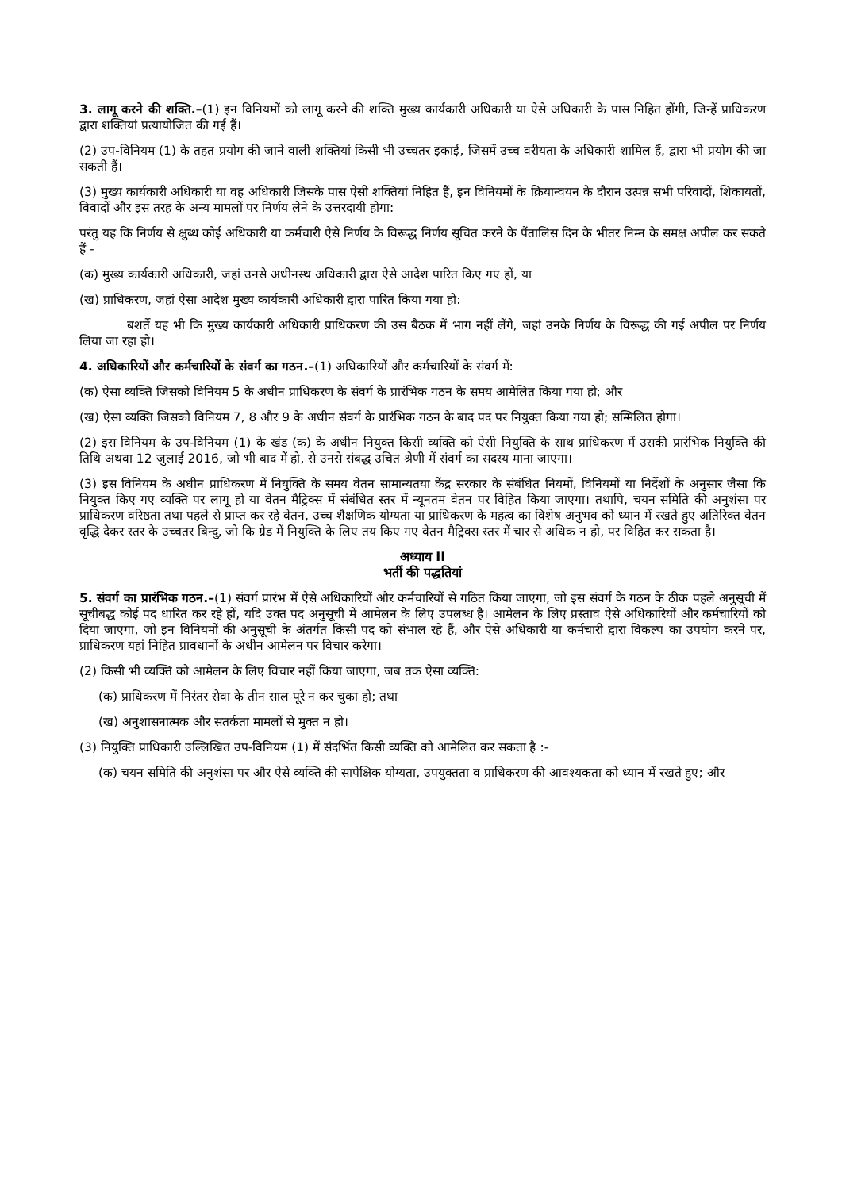3. लागू करने की शक्ति.–(1) इन विनियमों को लागू करने की शक्ति मुख्य कार्यकारी अधिकारी या ऐसे अधिकारी के पास निहित होंगी, जिन्हें प्राधिकरण द्वारा शक्तियां प्रत्यायोजित की गई हैं।
(2) उप-विनियम (1) के तहत प्रयोग की जाने वाली शक्तियां किसी भी उच्चतर इकाई, जिसमें उच्च वरीयता के अधिकारी शामिल हैं, द्वारा भी प्रयोग की जा सकती हैं।
(3) मुख्य कार्यकारी अधिकारी या वह अधिकारी जिसके पास ऐसी शक्तियां निहित हैं, इन विनियमों के क्रियान्वयन के दौरान उत्पन्न सभी परिवादों, शिकायतों, विवादों और इस तरह के अन्य मामलों पर निर्णय लेने के उत्तरदायी होगा:
परंतु यह कि निर्णय से क्षुब्ध कोई अधिकारी या कर्मचारी ऐसे निर्णय के विरूद्ध निर्णय सूचित करने के पैंतालिस दिन के भीतर निम्न के समक्ष अपील कर सकते हैं -
(क) मुख्य कार्यकारी अधिकारी, जहां उनसे अधीनस्थ अधिकारी द्वारा ऐसे आदेश पारित किए गए हों, या
(ख) प्राधिकरण, जहां ऐसा आदेश मुख्य कार्यकारी अधिकारी द्वारा पारित किया गया हो:
बशर्ते यह भी कि मुख्य कार्यकारी अधिकारी प्राधिकरण की उस बैठक में भाग नहीं लेंगे, जहां उनके निर्णय के विरूद्ध की गई अपील पर निर्णय लिया जा रहा हो।
4. अधिकारियों और कर्मचारियों के संवर्ग का गठन.–(1) अधिकारियों और कर्मचारियों के संवर्ग में:
(क) ऐसा व्यक्ति जिसको विनियम 5 के अधीन प्राधिकरण के संवर्ग के प्रारंभिक गठन के समय आमेलित किया गया हो; और
(ख) ऐसा व्यक्ति जिसको विनियम 7, 8 और 9 के अधीन संवर्ग के प्रारंभिक गठन के बाद पद पर नियुक्त किया गया हो; सम्मिलित होगा।
(2) इस विनियम के उप-विनियम (1) के खंड (क) के अधीन नियुक्त किसी व्यक्ति को ऐसी नियुक्ति के साथ प्राधिकरण में उसकी प्रारंभिक नियुक्ति की तिथि अथवा 12 जुलाई 2016, जो भी बाद में हो, से उनसे संबद्ध उचित श्रेणी में संवर्ग का सदस्य माना जाएगा।
(3) इस विनियम के अधीन प्राधिकरण में नियुक्ति के समय वेतन सामान्यतया केंद्र सरकार के संबंधित नियमों, विनियमों या निर्देशों के अनुसार जैसा कि नियुक्त किए गए व्यक्ति पर लागू हो या वेतन मैट्रिक्स में संबंधित स्तर में न्यूनतम वेतन पर विहित किया जाएगा। तथापि, चयन समिति की अनुशंसा पर प्राधिकरण वरिष्ठता तथा पहले से प्राप्त कर रहे वेतन, उच्च शैक्षणिक योग्यता या प्राधिकरण के महत्व का विशेष अनुभव को ध्यान में रखते हुए अतिरिक्त वेतन वृद्धि देकर स्तर के उच्चतर बिन्दु, जो कि ग्रेड में नियुक्ति के लिए तय किए गए वेतन मैट्रिक्स स्तर में चार से अधिक न हो, पर विहित कर सकता है।
अध्याय II
भर्ती की पद्धतियां
5. संवर्ग का प्रारंभिक गठन.–(1) संवर्ग प्रारंभ में ऐसे अधिकारियों और कर्मचारियों से गठित किया जाएगा, जो इस संवर्ग के गठन के ठीक पहले अनुसूची में सूचीबद्ध कोई पद धारित कर रहे हों, यदि उक्त पद अनुसूची में आमेलन के लिए उपलब्ध है। आमेलन के लिए प्रस्ताव ऐसे अधिकारियों और कर्मचारियों को दिया जाएगा, जो इन विनियमों की अनुसूची के अंतर्गत किसी पद को संभाल रहे हैं, और ऐसे अधिकारी या कर्मचारी द्वारा विकल्प का उपयोग करने पर, प्राधिकरण यहां निहित प्रावधानों के अधीन आमेलन पर विचार करेगा।
(2) किसी भी व्यक्ति को आमेलन के लिए विचार नहीं किया जाएगा, जब तक ऐसा व्यक्ति:
(क) प्राधिकरण में निरंतर सेवा के तीन साल पूरे न कर चुका हो; तथा
(ख) अनुशासनात्मक और सतर्कता मामलों से मुक्त न हो।
(3) नियुक्ति प्राधिकारी उल्लिखित उप-विनियम (1) में संदर्भित किसी व्यक्ति को आमेलित कर सकता है :-
(क) चयन समिति की अनुशंसा पर और ऐसे व्यक्ति की सापेक्षिक योग्यता, उपयुक्तता व प्राधिकरण की आवश्यकता को ध्यान में रखते हुए; और